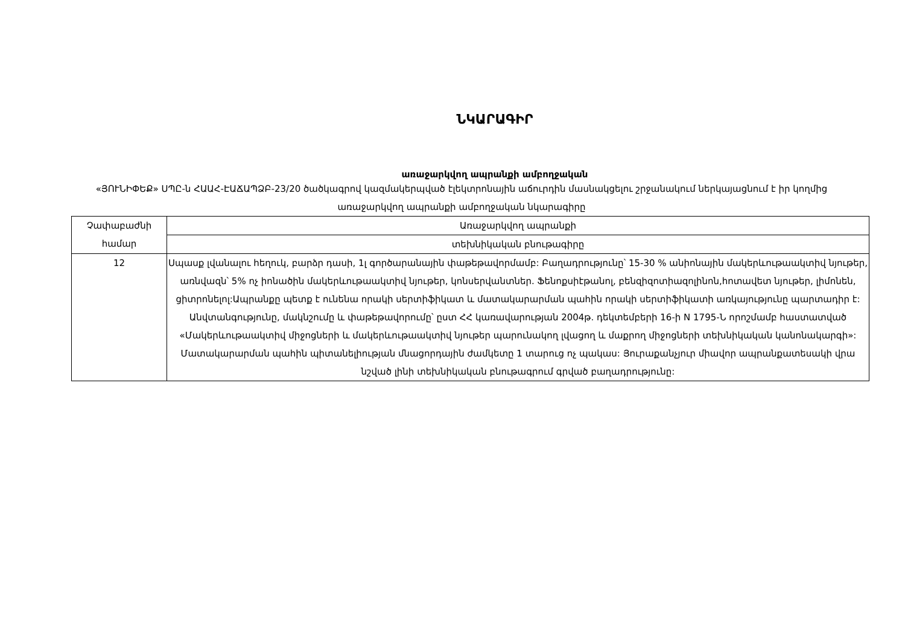ՆԿԱՐԱԳԻՐ
առաջարկվող ապրանքի ամբողջական
«ՅՈՒՆԻՓԵՔ» ՍՊԸ-ն ՀԱԱՀ-ԷԱՃԱՊՁԲ-23/20 ծածկագրով կազմակերպված էլեկտրոնային աճուրդին մասնակցելու շրջանակում ներկայացնում է իր կողմից առաջարկվող ապրանքի ամբողջական նկարագիրը
| Չափաբաժնի համար | Առաջարկվող ապրանքի |
| --- | --- |
| | տեխնիկական բնութագիրը |
| 12 | Սպասք լվանալու հեղուկ, բարձր դասի, 1լ գործարանային փաթեթավորմամբ: Բաղադրությունը՝ 15-30 % անիոնային մակերևութաակտիվ նյութեր, առնվազն՝ 5% ոչ իոնածին մակերևութաակտիվ նյութեր, կոնսերվանտներ. Ֆենոքսիէթանոլ, բենզիզոտիազոլինոն,հոտավետ նյութեր, լիմոնեն, ցիտրոնելոլ:Ապրանքը պետք է ունենա որակի սերտիֆիկատ և մատակարարման պահին որակի սերտիֆիկատի առկայությունը պարտադիր է: Անվտանգությունը, մակնշումը և փաթեթավորումը՝ ըստ ՀՀ կառավարության 2004թ. դեկտեմբերի 16-ի N 1795-Ն որոշմամբ հաստատված «Մակերևութաակտիվ միջոցների և մակերևութաակտիվ նյութեր պարունակող լվացող և մաքրող միջոցների տեխնիկական կանոնակարգի»: Մատակարարման պահին պիտանելիության մնացորդային ժամկետը 1 տարուց ոչ պակաս: Յուրաքանչյուր միավոր ապրանքատեսակի վրա նշված լինի տեխնիկական բնութագրում գրված բաղադրությունը: |